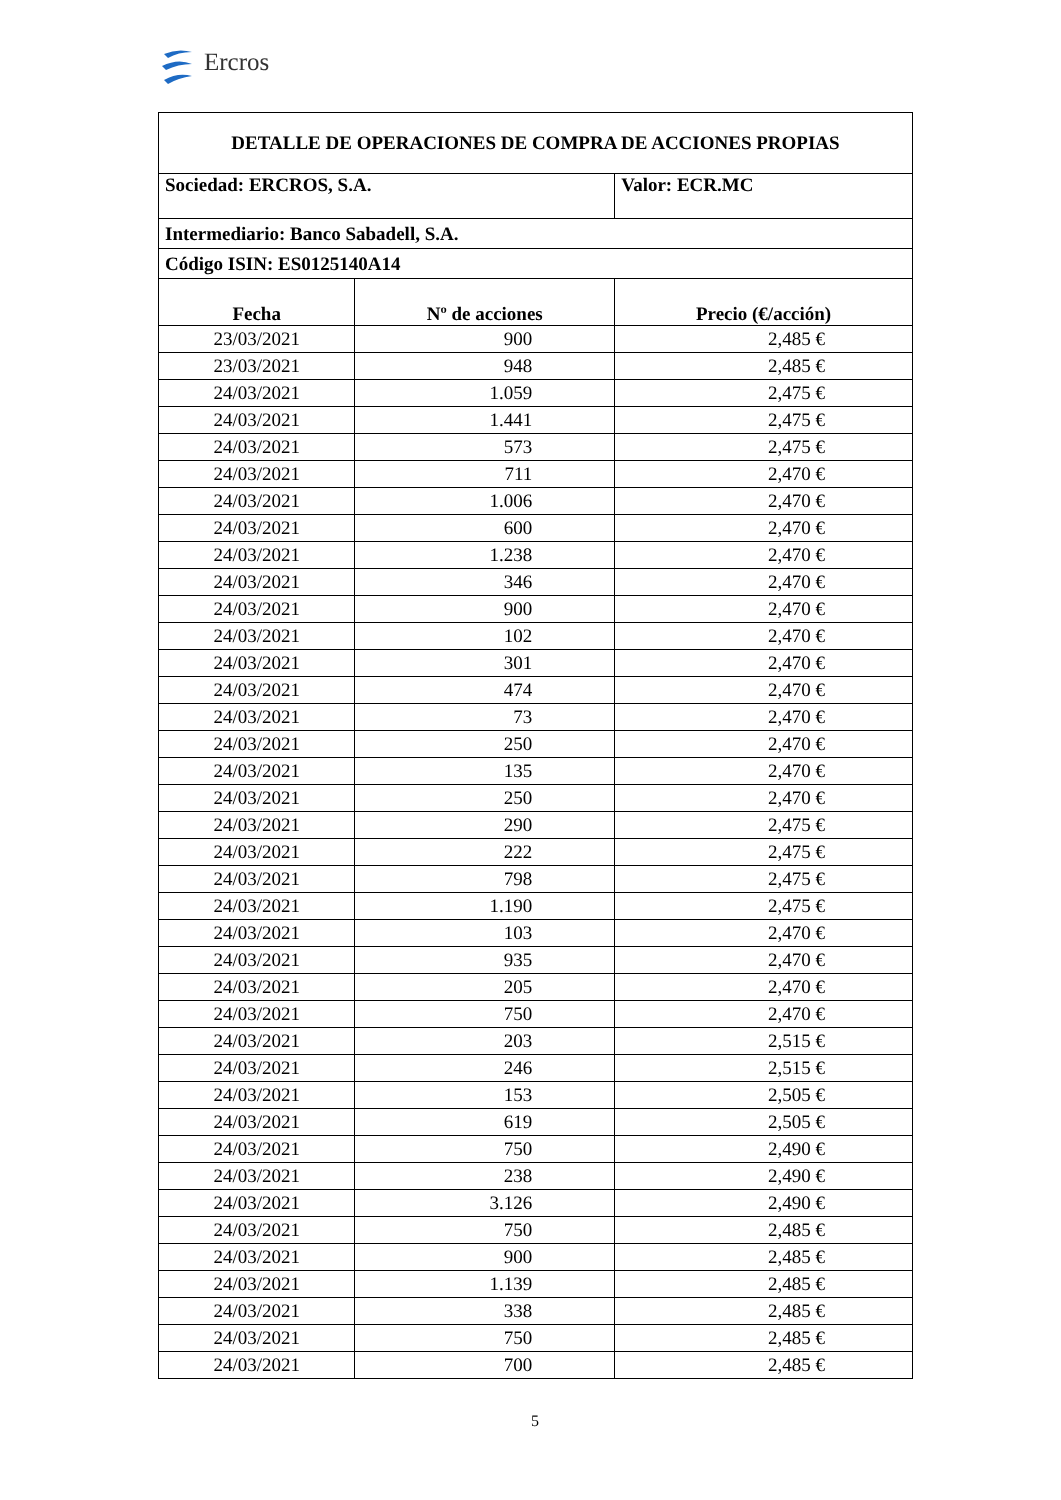Ercros
| DETALLE DE OPERACIONES DE COMPRA DE ACCIONES PROPIAS | | |
| Sociedad: ERCROS, S.A. | | Valor: ECR.MC |
| Intermediario: Banco Sabadell, S.A. | | |
| Código ISIN: ES0125140A14 | | |
| Fecha | Nº de acciones | Precio (€/acción) |
| 23/03/2021 | 900 | 2,485 € |
| 23/03/2021 | 948 | 2,485 € |
| 24/03/2021 | 1.059 | 2,475 € |
| 24/03/2021 | 1.441 | 2,475 € |
| 24/03/2021 | 573 | 2,475 € |
| 24/03/2021 | 711 | 2,470 € |
| 24/03/2021 | 1.006 | 2,470 € |
| 24/03/2021 | 600 | 2,470 € |
| 24/03/2021 | 1.238 | 2,470 € |
| 24/03/2021 | 346 | 2,470 € |
| 24/03/2021 | 900 | 2,470 € |
| 24/03/2021 | 102 | 2,470 € |
| 24/03/2021 | 301 | 2,470 € |
| 24/03/2021 | 474 | 2,470 € |
| 24/03/2021 | 73 | 2,470 € |
| 24/03/2021 | 250 | 2,470 € |
| 24/03/2021 | 135 | 2,470 € |
| 24/03/2021 | 250 | 2,470 € |
| 24/03/2021 | 290 | 2,475 € |
| 24/03/2021 | 222 | 2,475 € |
| 24/03/2021 | 798 | 2,475 € |
| 24/03/2021 | 1.190 | 2,475 € |
| 24/03/2021 | 103 | 2,470 € |
| 24/03/2021 | 935 | 2,470 € |
| 24/03/2021 | 205 | 2,470 € |
| 24/03/2021 | 750 | 2,470 € |
| 24/03/2021 | 203 | 2,515 € |
| 24/03/2021 | 246 | 2,515 € |
| 24/03/2021 | 153 | 2,505 € |
| 24/03/2021 | 619 | 2,505 € |
| 24/03/2021 | 750 | 2,490 € |
| 24/03/2021 | 238 | 2,490 € |
| 24/03/2021 | 3.126 | 2,490 € |
| 24/03/2021 | 750 | 2,485 € |
| 24/03/2021 | 900 | 2,485 € |
| 24/03/2021 | 1.139 | 2,485 € |
| 24/03/2021 | 338 | 2,485 € |
| 24/03/2021 | 750 | 2,485 € |
| 24/03/2021 | 700 | 2,485 € |
5